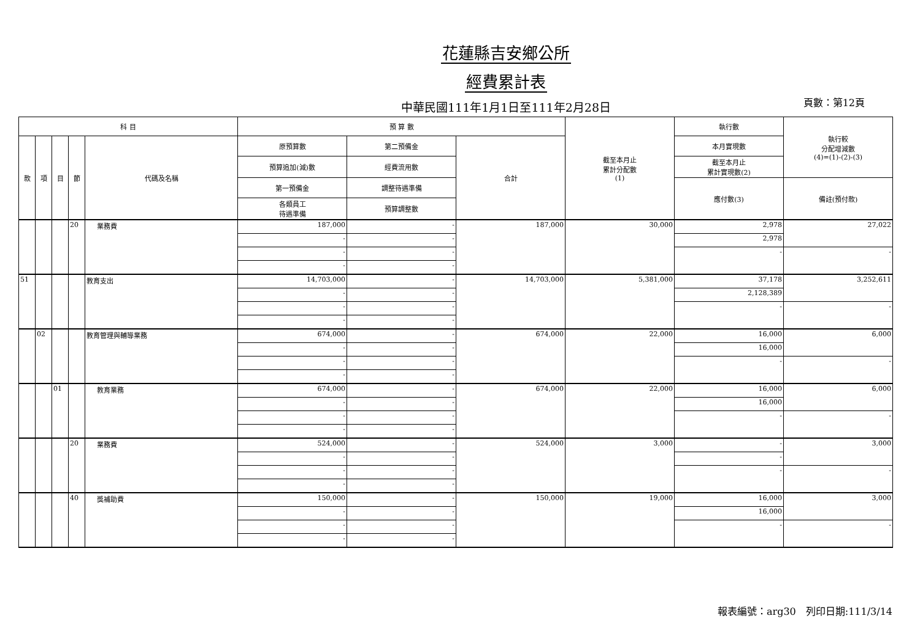花蓮縣吉安鄉公所
經費累計表
中華民國111年1月1日至111年2月28日
頁數：第12頁
| 科 目 | | | | | 預 算 數 | | | 截至本月止 累計分配數 (1) | 執行數 | 執行較 分配增減數 (4)=(1)-(2)-(3) |
| --- | --- | --- | --- | --- | --- | --- | --- | --- | --- | --- |
| 款 | 項 | 目 | 節 | 代碼及名稱 | 原預算數 | 第二預備金 | 合計 | | 本月實現數 | |
| | | | | | 預算追加(減)數 | 經費流用數 | | | 截至本月止 累計實現數(2) | |
| | | | | | 第一預備金 | 調整待遇準備 | | | 應付數(3) | 備註(預付款) |
| | | | | | 各類員工 待遇準備 | 預算調整數 | | | | |
| | | | 20 | 業務費 | 187,000 | - | 187,000 | 30,000 | 2,978 | 27,022 |
| | | | | | - | - | | | 2,978 | |
| | | | | | - | - | | | - | - |
| | | | | | - | - | | | | |
| 51 | | | | 教育支出 | 14,703,000 | - | 14,703,000 | 5,381,000 | 37,178 | 3,252,611 |
| | | | | | - | - | | | 2,128,389 | |
| | | | | | - | - | | | - | - |
| | | | | | - | - | | | | |
| | 02 | | | 教育管理與輔導業務 | 674,000 | - | 674,000 | 22,000 | 16,000 | 6,000 |
| | | | | | - | - | | | 16,000 | |
| | | | | | - | - | | | - | - |
| | | | | | - | - | | | | |
| | | 01 | | 教育業務 | 674,000 | - | 674,000 | 22,000 | 16,000 | 6,000 |
| | | | | | - | - | | | 16,000 | |
| | | | | | - | - | | | - | - |
| | | | | | - | - | | | | |
| | | | 20 | 業務費 | 524,000 | - | 524,000 | 3,000 | - | 3,000 |
| | | | | | - | - | | | - | |
| | | | | | - | - | | | - | - |
| | | | | | - | - | | | | |
| | | | 40 | 獎補助費 | 150,000 | - | 150,000 | 19,000 | 16,000 | 3,000 |
| | | | | | - | - | | | 16,000 | |
| | | | | | - | - | | | - | - |
| | | | | | - | - | | | | |
報表編號：arg30　列印日期:111/3/14